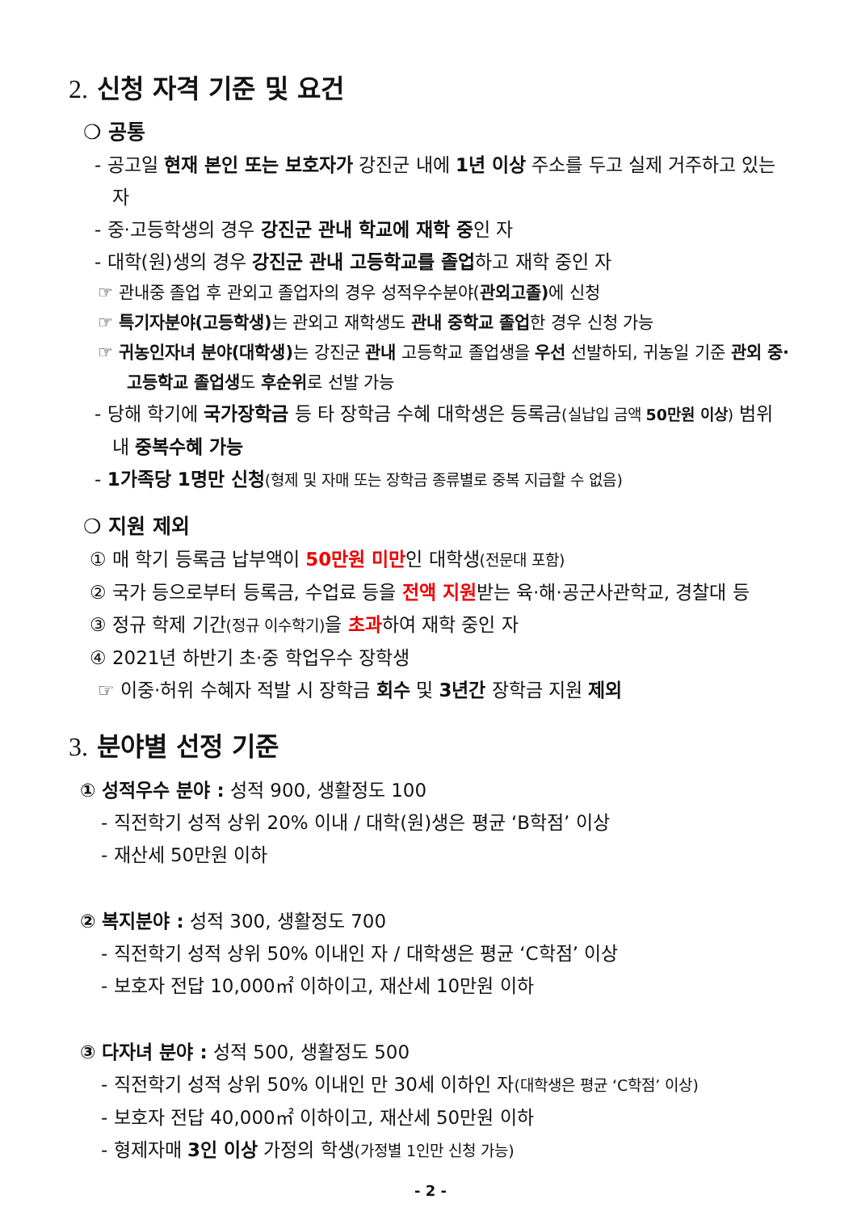2. 신청 자격 기준 및 요건
❍ 공통
- 공고일 현재 본인 또는 보호자가 강진군 내에 1년 이상 주소를 두고 실제 거주하고 있는 자
- 중·고등학생의 경우 강진군 관내 학교에 재학 중인 자
- 대학(원)생의 경우 강진군 관내 고등학교를 졸업하고 재학 중인 자
☞ 관내중 졸업 후 관외고 졸업자의 경우 성적우수분야(관외고졸) 에 신청
☞ 특기자분야(고등학생) 는 관외고 재학생도 관내 중학교 졸업한 경우 신청 가능
☞ 귀농인자녀 분야(대학생) 는 강진군 관내 고등학교 졸업생을 우선 선발하되, 귀농일 기준 관외 중·고등학교 졸업생도 후순위로 선발 가능
- 당해 학기에 국가장학금 등 타 장학금 수혜 대학생은 등록금(실납입 금액 50만원 이상) 범위 내 중복수혜 가능
- 1가족당 1명만 신청(형제 및 자매 또는 장학금 종류별로 중복 지급할 수 없음)
❍ 지원 제외
① 매 학기 등록금 납부액이 50만원 미만인 대학생(전문대 포함)
② 국가 등으로부터 등록금, 수업료 등을 전액 지원받는 육·해·공군사관학교, 경찰대 등
③ 정규 학제 기간(정규 이수학기) 을 초과하여 재학 중인 자
④ 2021년 하반기 초·중 학업우수 장학생
☞ 이중·허위 수혜자 적발 시 장학금 회수 및 3년간 장학금 지원 제외
3. 분야별 선정 기준
① 성적우수 분야 : 성적 900, 생활정도 100
- 직전학기 성적 상위 20% 이내 / 대학(원)생은 평균 ‘B학점’ 이상
- 재산세 50만원 이하
② 복지분야 : 성적 300, 생활정도 700
- 직전학기 성적 상위 50% 이내인 자 / 대학생은 평균 ‘C학점’ 이상
- 보호자 전답 10,000㎡ 이하이고, 재산세 10만원 이하
③ 다자녀 분야 : 성적 500, 생활정도 500
- 직전학기 성적 상위 50% 이내인 만 30세 이하인 자(대학생은 평균 ‘C학점’ 이상)
- 보호자 전답 40,000㎡ 이하이고, 재산세 50만원 이하
- 형제자매 3인 이상 가정의 학생(가정별 1인만 신청 가능)
- 2 -